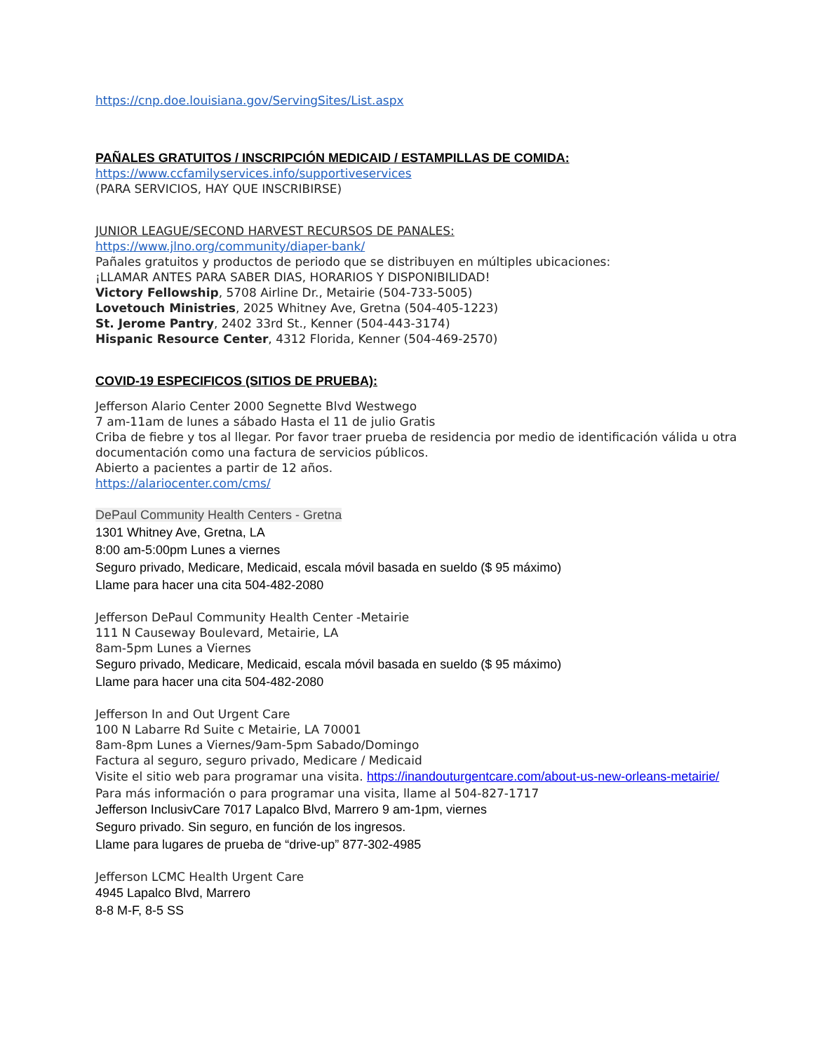https://cnp.doe.louisiana.gov/ServingSites/List.aspx
PAÑALES GRATUITOS / INSCRIPCIÓN MEDICAID / ESTAMPILLAS DE COMIDA:
https://www.ccfamilyservices.info/supportiveservices
(PARA SERVICIOS, HAY QUE INSCRIBIRSE)
JUNIOR LEAGUE/SECOND HARVEST RECURSOS DE PANALES:
https://www.jlno.org/community/diaper-bank/
Pañales gratuitos y productos de periodo que se distribuyen en múltiples ubicaciones:
¡LLAMAR ANTES PARA SABER DIAS, HORARIOS Y DISPONIBILIDAD!
Victory Fellowship, 5708 Airline Dr., Metairie (504-733-5005)
Lovetouch Ministries, 2025 Whitney Ave, Gretna (504-405-1223)
St. Jerome Pantry, 2402 33rd St., Kenner (504-443-3174)
Hispanic Resource Center, 4312 Florida, Kenner (504-469-2570)
COVID-19 ESPECIFICOS (SITIOS DE PRUEBA):
Jefferson Alario Center 2000 Segnette Blvd Westwego
7 am-11am de lunes a sábado Hasta el 11 de julio Gratis
Criba de fiebre y tos al llegar. Por favor traer prueba de residencia por medio de identificación válida u otra documentación como una factura de servicios públicos.
Abierto a pacientes a partir de 12 años.
https://alariocenter.com/cms/
DePaul Community Health Centers - Gretna
1301 Whitney Ave, Gretna, LA
8:00 am-5:00pm Lunes a viernes
Seguro privado, Medicare, Medicaid, escala móvil basada en sueldo ($ 95 máximo)
Llame para hacer una cita 504-482-2080
Jefferson DePaul Community Health Center -Metairie
111 N Causeway Boulevard, Metairie, LA
8am-5pm Lunes a Viernes
Seguro privado, Medicare, Medicaid, escala móvil basada en sueldo ($ 95 máximo)
Llame para hacer una cita 504-482-2080
Jefferson In and Out Urgent Care
100 N Labarre Rd Suite c Metairie, LA 70001
8am-8pm Lunes a Viernes/9am-5pm Sabado/Domingo
Factura al seguro, seguro privado, Medicare / Medicaid
Visite el sitio web para programar una visita. https://inandouturgentcare.com/about-us-new-orleans-metairie/ Para más información o para programar una visita, llame al 504-827-1717
Jefferson InclusivCare 7017 Lapalco Blvd, Marrero 9 am-1pm, viernes
Seguro privado. Sin seguro, en función de los ingresos.
Llame para lugares de prueba de “drive-up” 877-302-4985
Jefferson LCMC Health Urgent Care
4945 Lapalco Blvd, Marrero
8-8 M-F, 8-5 SS